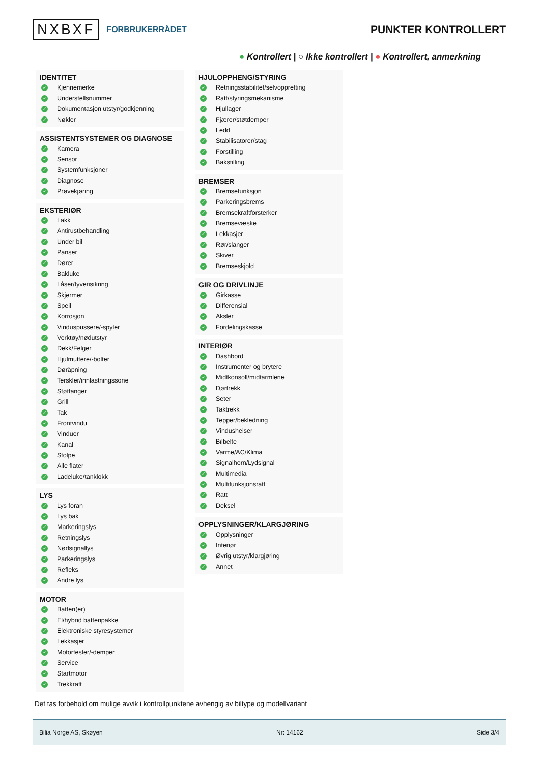NXBXF FORBRUKERRÅDET
PUNKTER KONTROLLERT
● Kontrollert | ○ Ikke kontrollert | ● Kontrollert, anmerkning
IDENTITET
✓ Kjennemerke
✓ Understellsnummer
✓ Dokumentasjon utstyr/godkjenning
✓ Nøkler
ASSISTENTSYSTEMER OG DIAGNOSE
✓ Kamera
✓ Sensor
✓ Systemfunksjoner
✓ Diagnose
✓ Prøvekjøring
EKSTERIØR
✓ Lakk
✓ Antirustbehandling
✓ Under bil
✓ Panser
✓ Dører
✓ Bakluke
✓ Låser/tyverisikring
✓ Skjermer
✓ Speil
✓ Korrosjon
✓ Vinduspussere/-spyler
✓ Verktøy/nødutstyr
✓ Dekk/Felger
✓ Hjulmuttere/-bolter
✓ Døråpning
✓ Terskler/innlastningssone
✓ Støtfanger
✓ Grill
✓ Tak
✓ Frontvindu
✓ Vinduer
✓ Kanal
✓ Stolpe
✓ Alle flater
✓ Ladeluke/tanklokk
LYS
✓ Lys foran
✓ Lys bak
✓ Markeringslys
✓ Retningslys
✓ Nødsignallys
✓ Parkeringslys
✓ Refleks
✓ Andre lys
MOTOR
✓ Batteri(er)
✓ El/hybrid batteripakke
✓ Elektroniske styresystemer
✓ Lekkasjer
✓ Motorfester/-demper
✓ Service
✓ Startmotor
✓ Trekkraft
HJULOPPHENG/STYRING
✓ Retningsstabilitet/selvoppretting
✓ Ratt/styringsmekanisme
✓ Hjullager
✓ Fjærer/støtdemper
✓ Ledd
✓ Stabilisatorer/stag
✓ Forstilling
✓ Bakstilling
BREMSER
✓ Bremsefunksjon
✓ Parkeringsbrems
✓ Bremsekraftforsterker
✓ Bremsevæske
✓ Lekkasjer
✓ Rør/slanger
✓ Skiver
✓ Bremseskjold
GIR OG DRIVLINJE
✓ Girkasse
✓ Differensial
✓ Aksler
✓ Fordelingskasse
INTERIØR
✓ Dashbord
✓ Instrumenter og brytere
✓ Midtkonsoll/midtarmlene
✓ Dørtrekk
✓ Seter
✓ Taktrekk
✓ Tepper/bekledning
✓ Vindusheiser
✓ Bilbelte
✓ Varme/AC/Klima
✓ Signalhorn/Lydsignal
✓ Multimedia
✓ Multifunksjonsratt
✓ Ratt
✓ Deksel
OPPLYSNINGER/KLARGJØRING
✓ Opplysninger
✓ Interiør
✓ Øvrig utstyr/klargjøring
✓ Annet
Det tas forbehold om mulige avvik i kontrollpunktene avhengig av biltype og modellvariant
Bilia Norge AS, Skøyen Nr: 14162 Side 3/4